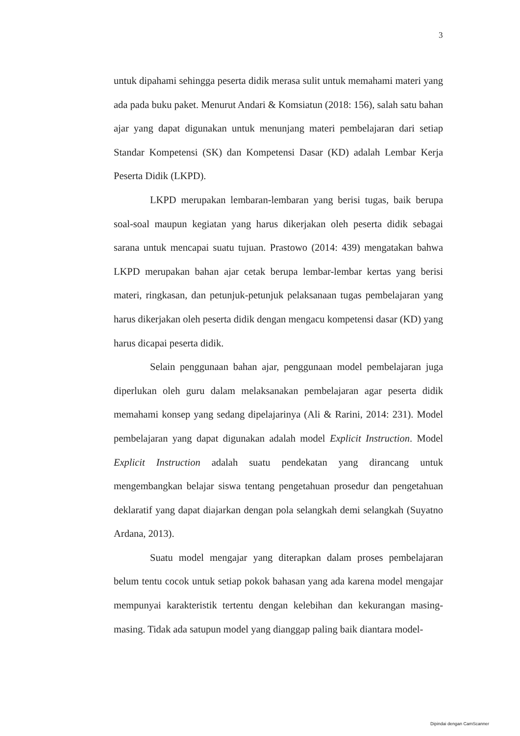3
untuk dipahami sehingga peserta didik merasa sulit untuk memahami materi yang ada pada buku paket. Menurut Andari & Komsiatun (2018: 156), salah satu bahan ajar yang dapat digunakan untuk menunjang materi pembelajaran dari setiap Standar Kompetensi (SK) dan Kompetensi Dasar (KD) adalah Lembar Kerja Peserta Didik (LKPD).
LKPD merupakan lembaran-lembaran yang berisi tugas, baik berupa soal-soal maupun kegiatan yang harus dikerjakan oleh peserta didik sebagai sarana untuk mencapai suatu tujuan. Prastowo (2014: 439) mengatakan bahwa LKPD merupakan bahan ajar cetak berupa lembar-lembar kertas yang berisi materi, ringkasan, dan petunjuk-petunjuk pelaksanaan tugas pembelajaran yang harus dikerjakan oleh peserta didik dengan mengacu kompetensi dasar (KD) yang harus dicapai peserta didik.
Selain penggunaan bahan ajar, penggunaan model pembelajaran juga diperlukan oleh guru dalam melaksanakan pembelajaran agar peserta didik memahami konsep yang sedang dipelajarinya (Ali & Rarini, 2014: 231). Model pembelajaran yang dapat digunakan adalah model Explicit Instruction. Model Explicit Instruction adalah suatu pendekatan yang dirancang untuk mengembangkan belajar siswa tentang pengetahuan prosedur dan pengetahuan deklaratif yang dapat diajarkan dengan pola selangkah demi selangkah (Suyatno Ardana, 2013).
Suatu model mengajar yang diterapkan dalam proses pembelajaran belum tentu cocok untuk setiap pokok bahasan yang ada karena model mengajar mempunyai karakteristik tertentu dengan kelebihan dan kekurangan masing-masing. Tidak ada satupun model yang dianggap paling baik diantara model-
Dipindai dengan CamScanner